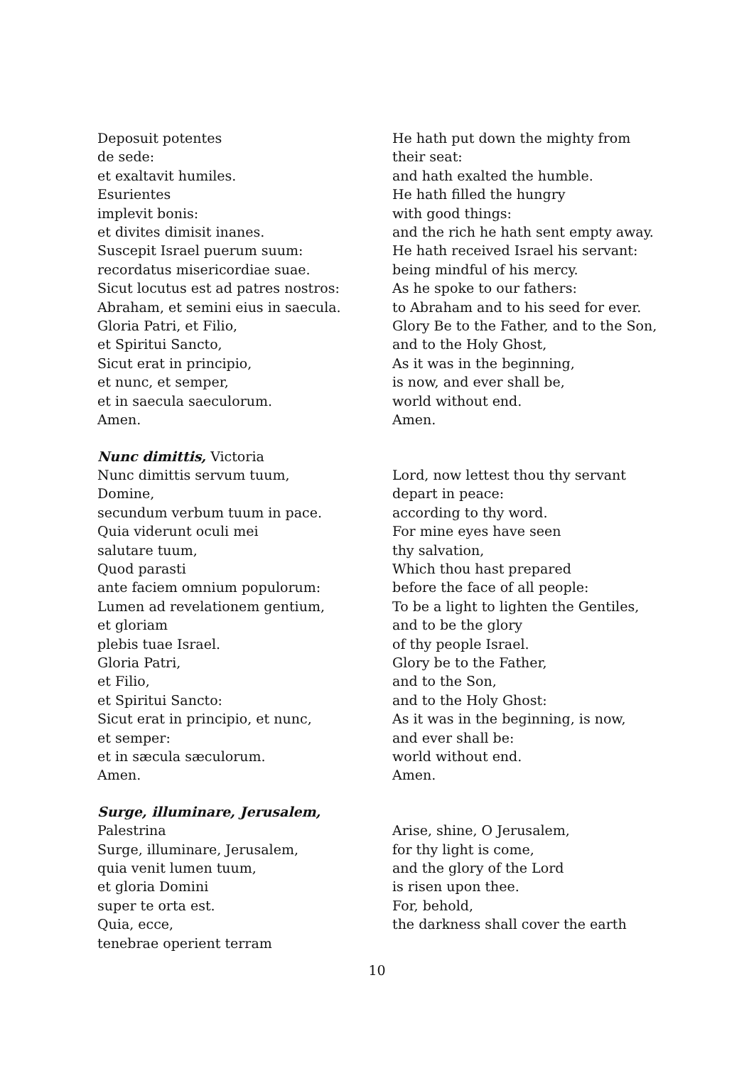Deposuit potentes
de sede:
et exaltavit humiles.
Esurientes
implevit bonis:
et divites dimisit inanes.
Suscepit Israel puerum suum:
recordatus misericordiae suae.
Sicut locutus est ad patres nostros:
Abraham, et semini eius in saecula.
Gloria Patri, et Filio,
et Spiritui Sancto,
Sicut erat in principio,
et nunc, et semper,
et in saecula saeculorum.
Amen.
He hath put down the mighty from
their seat:
and hath exalted the humble.
He hath filled the hungry
with good things:
and the rich he hath sent empty away.
He hath received Israel his servant:
being mindful of his mercy.
As he spoke to our fathers:
to Abraham and to his seed for ever.
Glory Be to the Father, and to the Son,
and to the Holy Ghost,
As it was in the beginning,
is now, and ever shall be,
world without end.
Amen.
Nunc dimittis, Victoria
Nunc dimittis servum tuum,
Domine,
secundum verbum tuum in pace.
Quia viderunt oculi mei
salutare tuum,
Quod parasti
ante faciem omnium populorum:
Lumen ad revelationem gentium,
et gloriam
plebis tuae Israel.
Gloria Patri,
et Filio,
et Spiritui Sancto:
Sicut erat in principio, et nunc,
et semper:
et in sæcula sæculorum.
Amen.
Lord, now lettest thou thy servant
depart in peace:
according to thy word.
For mine eyes have seen
thy salvation,
Which thou hast prepared
before the face of all people:
To be a light to lighten the Gentiles,
and to be the glory
of thy people Israel.
Glory be to the Father,
and to the Son,
and to the Holy Ghost:
As it was in the beginning, is now,
and ever shall be:
world without end.
Amen.
Surge, illuminare, Jerusalem, Palestrina
Surge, illuminare, Jerusalem,
quia venit lumen tuum,
et gloria Domini
super te orta est.
Quia, ecce,
tenebrae operient terram
Arise, shine, O Jerusalem,
for thy light is come,
and the glory of the Lord
is risen upon thee.
For, behold,
the darkness shall cover the earth
10